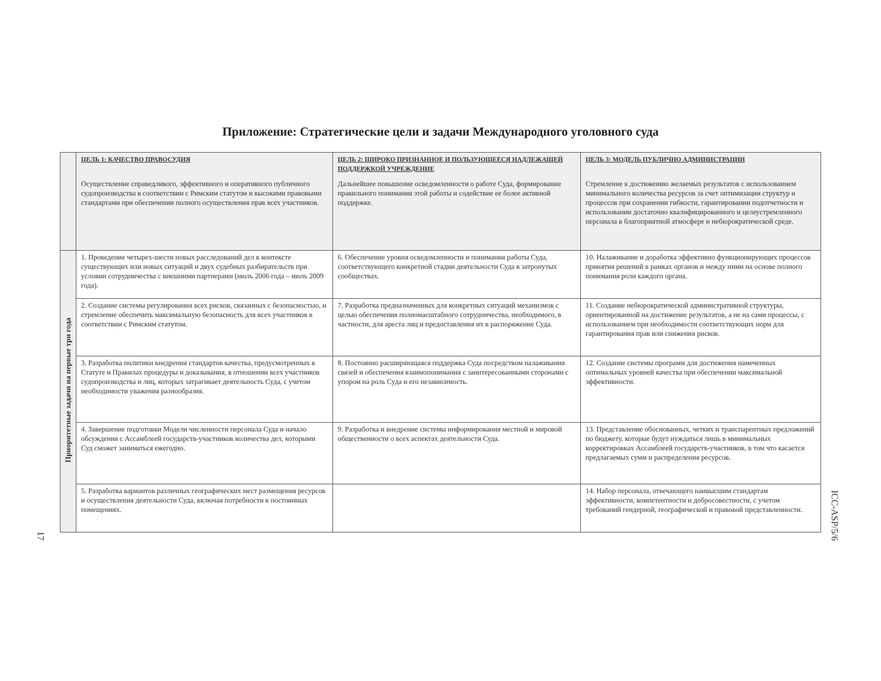Приложение: Стратегические цели и задачи Международного уголовного суда
| | ЦЕЛЬ 1: КАЧЕСТВО ПРАВОСУДИЯ Осуществление справедливого, эффективного и оперативного публичного судопроизводства в соответствии с Римским статутом и высокими правовыми стандартами при обеспечении полного осуществления прав всех участников. | ЦЕЛЬ 2: ШИРОКО ПРИЗНАННОЕ И ПОЛЬЗУЮЩЕЕСЯ НАДЛЕЖАЩЕЙ ПОДДЕРЖКОЙ УЧРЕЖДЕНИЕ Дальнейшее повышение осведомленности о работе Суда, формирование правильного понимания этой работы и содействие ее более активной поддержке. | ЦЕЛЬ 3: МОДЕЛЬ ПУБЛИЧНО АДМИНИСТРАЦИИ Стремление к достижению желаемых результатов с использованием минимального количества ресурсов за счет оптимизации структур и процессов при сохранении гибкости, гарантировании подотчетности и использовании достаточно квалифицированного и целеустремленного персонала в благоприятной атмосфере и небюрократической среде. |
| Приоритетные задачи на первые три года | 1. Проведение четырех-шести новых расследований дел в контексте существующих или новых ситуаций и двух судебных разбирательств при условии сотрудничества с внешними партнерами (июль 2006 года – июль 2009 года). | 6. Обеспечение уровня осведомленности и понимания работы Суда, соответствующего конкретной стадии деятельности Суда в затронутых сообществах. | 10. Налаживание и доработка эффективно функционирующих процессов принятия решений в рамках органов и между ними на основе полного понимания роли каждого органа. |
| | 2. Создание системы регулирования всех рисков, связанных с безопасностью, и стремление обеспечить максимальную безопасность для всех участников в соответствии с Римским статутом. | 7. Разработка предназначенных для конкретных ситуаций механизмов с целью обеспечения полномасштабного сотрудничества, необходимого, в частности, для ареста лиц и предоставления их в распоряжение Суда. | 11. Создание небюрократической административной структуры, ориентированной на достижение результатов, а не на сами процессы, с использованием при необходимости соответствующих норм для гарантирования прав или снижения рисков. |
| | 3. Разработка политики внедрения стандартов качества, предусмотренных в Статуте и Правилах процедуры и доказывания, в отношении всех участников судопроизводства и лиц, которых затрагивает деятельность Суда, с учетом необходимости уважения разнообразия. | 8. Постоянно расширяющаяся поддержка Суда посредством налаживания связей и обеспечения взаимопонимания с заинтересованными сторонами с упором на роль Суда и его независимость. | 12. Создание системы программ для достижения намеченных оптимальных уровней качества при обеспечении максимальной эффективности. |
| | 4. Завершение подготовки Модели численности персонала Суда и начало обсуждения с Ассамблеей государств-участников количества дел, которыми Суд сможет заниматься ежегодно. | 9. Разработка и внедрение системы информирования местной и мировой общественности о всех аспектах деятельности Суда. | 13. Представление обоснованных, четких и транспарентных предложений по бюджету, которые будут нуждаться лишь в минимальных корректировках Ассамблеей государств-участников, в том что касается предлагаемых сумм и распределения ресурсов. |
| | 5. Разработка вариантов различных географических мест размещения ресурсов и осуществления деятельности Суда, включая потребности в постоянных помещениях. | | 14. Набор персонала, отвечающего наивысшим стандартам эффективности, компетентности и добросовестности, с учетом требований гендерной, географической и правовой представленности. |
17
ICC-ASP/5/6